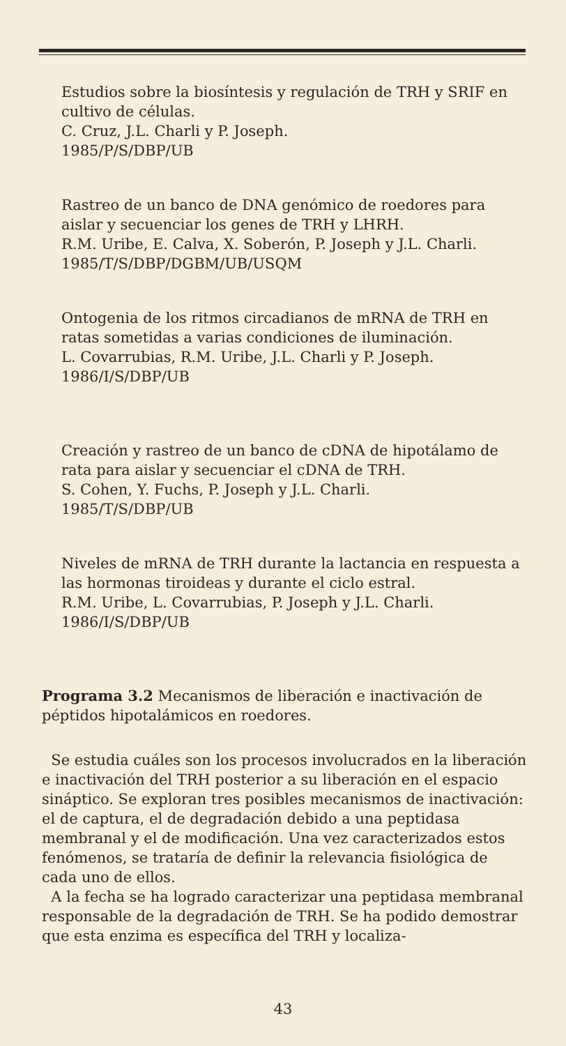Estudios sobre la biosíntesis y regulación de TRH y SRIF en cultivo de células.
C. Cruz, J.L. Charli y P. Joseph.
1985/P/S/DBP/UB
Rastreo de un banco de DNA genómico de roedores para aislar y secuenciar los genes de TRH y LHRH.
R.M. Uribe, E. Calva, X. Soberón, P. Joseph y J.L. Charli.
1985/T/S/DBP/DGBM/UB/USQM
Ontogenia de los ritmos circadianos de mRNA de TRH en ratas sometidas a varias condiciones de iluminación.
L. Covarrubias, R.M. Uribe, J.L. Charli y P. Joseph.
1986/I/S/DBP/UB
Creación y rastreo de un banco de cDNA de hipotálamo de rata para aislar y secuenciar el cDNA de TRH.
S. Cohen, Y. Fuchs, P. Joseph y J.L. Charli.
1985/T/S/DBP/UB
Niveles de mRNA de TRH durante la lactancia en respuesta a las hormonas tiroideas y durante el ciclo estral.
R.M. Uribe, L. Covarrubias, P. Joseph y J.L. Charli.
1986/I/S/DBP/UB
Programa 3.2 Mecanismos de liberación e inactivación de péptidos hipotalámicos en roedores.
Se estudia cuáles son los procesos involucrados en la liberación e inactivación del TRH posterior a su liberación en el espacio sináptico. Se exploran tres posibles mecanismos de inactivación: el de captura, el de degradación debido a una peptidasa membranal y el de modificación. Una vez caracterizados estos fenómenos, se trataría de definir la relevancia fisiológica de cada uno de ellos.
A la fecha se ha logrado caracterizar una peptidasa membranal responsable de la degradación de TRH. Se ha podido demostrar que esta enzima es específica del TRH y localiza-
43